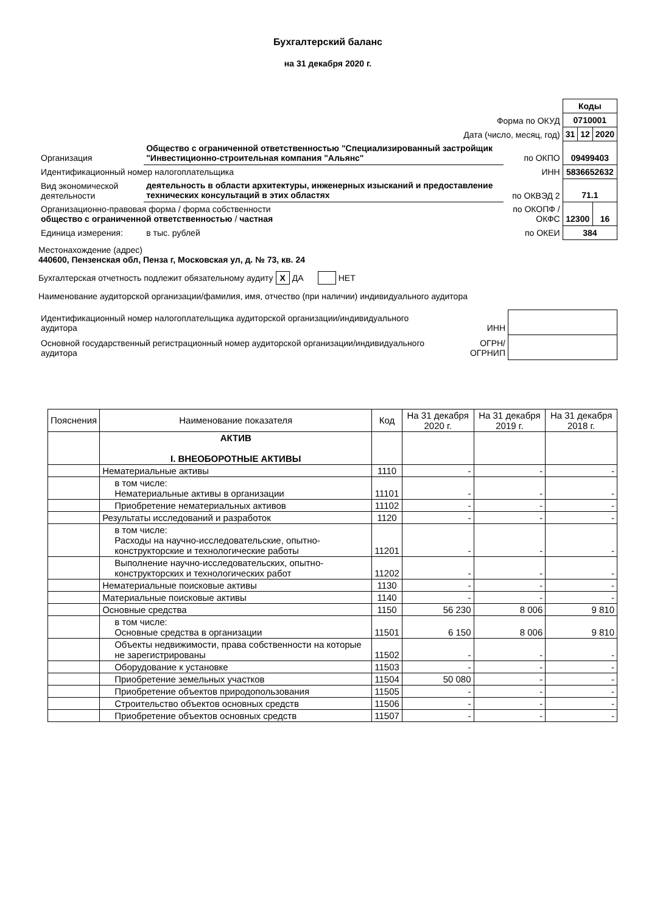Бухгалтерский баланс
на 31 декабря 2020 г.
| | | | Коды | | |
| Форма по ОКУД | | | 0710001 | | |
| Дата (число, месяц, год) | | | 31 | 12 | 2020 |
| Организация | Общество с ограниченной ответственностью "Специализированный застройщик "Инвестиционно-строительная компания "Альянс" | по ОКПО | 09499403 | | |
| Идентификационный номер налогоплательщика | | ИНН | 5836652632 | | |
| Вид экономической деятельности | деятельность в области архитектуры, инженерных изысканий и предоставление технических консультаций в этих областях | по ОКВЭД 2 | 71.1 | | |
| Организационно-правовая форма / форма собственности общество с ограниченной ответственностью / частная | | по ОКОПФ / ОКФС | 12300 | | 16 |
| Единица измерения: | в тыс. рублей | по ОКЕИ | 384 | | |
Местонахождение (адрес)
440600, Пензенская обл, Пенза г, Московская ул, д. № 73, кв. 24
Бухгалтерская отчетность подлежит обязательному аудиту X ДА НЕТ
Наименование аудиторской организации/фамилия, имя, отчество (при наличии) индивидуального аудитора
| Идентификационный номер налогоплательщика аудиторской организации/индивидуального аудитора | ИНН | |
| Основной государственный регистрационный номер аудиторской организации/индивидуального аудитора | ОГРН/ ОГРНИП | |
| Пояснения | Наименование показателя | Код | На 31 декабря 2020 г. | На 31 декабря 2019 г. | На 31 декабря 2018 г. |
| --- | --- | --- | --- | --- | --- |
| | АКТИВ I. ВНЕОБОРОТНЫЕ АКТИВЫ | | | | |
| | Нематериальные активы | 1110 | - | - | - |
| | в том числе: Нематериальные активы в организации | 11101 | - | - | - |
| | Приобретение нематериальных активов | 11102 | - | - | - |
| | Результаты исследований и разработок | 1120 | - | - | - |
| | в том числе: Расходы на научно-исследовательские, опытно-конструкторские и технологические работы | 11201 | - | - | - |
| | Выполнение научно-исследовательских, опытно-конструкторских и технологических работ | 11202 | - | - | - |
| | Нематериальные поисковые активы | 1130 | - | - | - |
| | Материальные поисковые активы | 1140 | - | - | - |
| | Основные средства | 1150 | 56 230 | 8 006 | 9 810 |
| | в том числе: Основные средства в организации | 11501 | 6 150 | 8 006 | 9 810 |
| | Объекты недвижимости, права собственности на которые не зарегистрированы | 11502 | - | - | - |
| | Оборудование к установке | 11503 | - | - | - |
| | Приобретение земельных участков | 11504 | 50 080 | - | - |
| | Приобретение объектов природопользования | 11505 | - | - | - |
| | Строительство объектов основных средств | 11506 | - | - | - |
| | Приобретение объектов основных средств | 11507 | - | - | - |